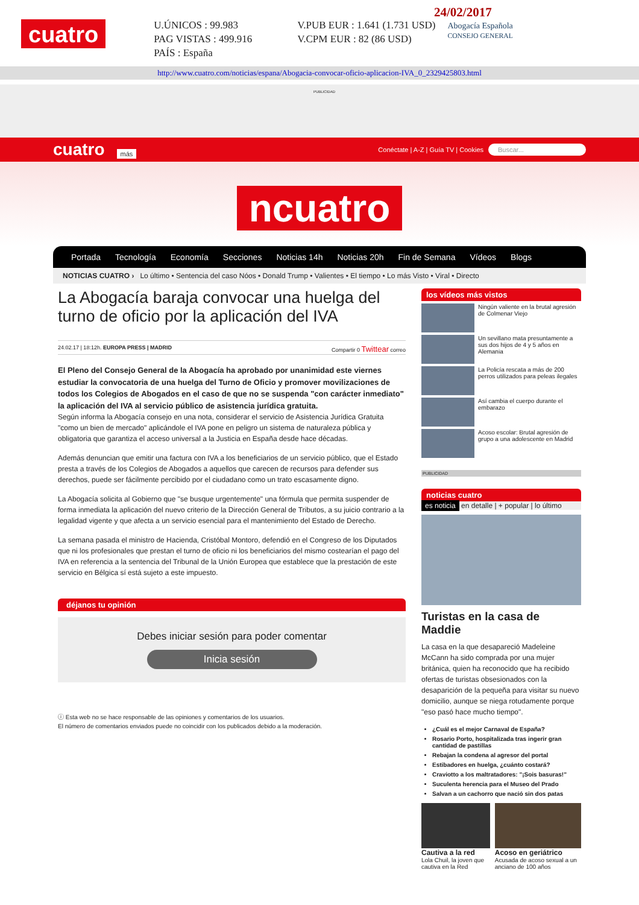cuatro
U.ÚNICOS : 99.983
PAG VISTAS : 499.916
PAÍS : España
V.PUB EUR : 1.641 (1.731 USD)
V.CPM EUR : 82 (86 USD)
24/02/2017
Abogacía Española
CONSEJO GENERAL
http://www.cuatro.com/noticias/espana/Abogacia-convocar-oficio-aplicacion-IVA_0_2329425803.html
PUBLICIDAD
cuatro más Conéctate | A-Z | Guía TV | Cookies Buscar...
ncuatro
Portada Tecnología Economía Secciones Noticias 14h Noticias 20h Fin de Semana Vídeos Blogs
NOTICIAS CUATRO › Lo último • Sentencia del caso Nóos • Donald Trump • Valientes • El tiempo • Lo más Visto • Viral • Directo
La Abogacía baraja convocar una huelga del turno de oficio por la aplicación del IVA
24.02.17 | 18:12h. EUROPA PRESS | MADRID Compartir 0 Twittear correo
El Pleno del Consejo General de la Abogacía ha aprobado por unanimidad este viernes estudiar la convocatoria de una huelga del Turno de Oficio y promover movilizaciones de todos los Colegios de Abogados en el caso de que no se suspenda "con carácter inmediato" la aplicación del IVA al servicio público de asistencia jurídica gratuita.
Según informa la Abogacía consejo en una nota, considerar el servicio de Asistencia Jurídica Gratuita "como un bien de mercado" aplicándole el IVA pone en peligro un sistema de naturaleza pública y obligatoria que garantiza el acceso universal a la Justicia en España desde hace décadas.
Además denuncian que emitir una factura con IVA a los beneficiarios de un servicio público, que el Estado presta a través de los Colegios de Abogados a aquellos que carecen de recursos para defender sus derechos, puede ser fácilmente percibido por el ciudadano como un trato escasamente digno.
La Abogacía solicita al Gobierno que "se busque urgentemente" una fórmula que permita suspender de forma inmediata la aplicación del nuevo criterio de la Dirección General de Tributos, a su juicio contrario a la legalidad vigente y que afecta a un servicio esencial para el mantenimiento del Estado de Derecho.
La semana pasada el ministro de Hacienda, Cristóbal Montoro, defendió en el Congreso de los Diputados que ni los profesionales que prestan el turno de oficio ni los beneficiarios del mismo costearían el pago del IVA en referencia a la sentencia del Tribunal de la Unión Europea que establece que la prestación de este servicio en Bélgica sí está sujeto a este impuesto.
déjanos tu opinión
Debes iniciar sesión para poder comentar
Inicia sesión
ⓘ Esta web no se hace responsable de las opiniones y comentarios de los usuarios.
El número de comentarios enviados puede no coincidir con los publicados debido a la moderación.
los vídeos más vistos
Ningún valiente en la brutal agresión de Colmenar Viejo
Un sevillano mata presuntamente a sus dos hijos de 4 y 5 años en Alemania
La Policía rescata a más de 200 perros utilizados para peleas ilegales
Así cambia el cuerpo durante el embarazo
Acoso escolar: Brutal agresión de grupo a una adolescente en Madrid
PUBLICIDAD
noticias cuatro
es noticia en detalle | + popular | lo último
Turistas en la casa de Maddie
La casa en la que desapareció Madeleine McCann ha sido comprada por una mujer británica, quien ha reconocido que ha recibido ofertas de turistas obsesionados con la desaparición de la pequeña para visitar su nuevo domicilio, aunque se niega rotudamente porque "eso pasó hace mucho tiempo".
¿Cuál es el mejor Carnaval de España?
Rosario Porto, hospitalizada tras ingerir gran cantidad de pastillas
Rebajan la condena al agresor del portal
Estibadores en huelga, ¿cuánto costará?
Craviotto a los maltratadores: "¡Sois basuras!"
Suculenta herencia para el Museo del Prado
Salvan a un cachorro que nació sin dos patas
Cautiva a la red
Lola Chuil, la joven que cautiva en la Red
Acoso en geriátrico
Acusada de acoso sexual a un anciano de 100 años